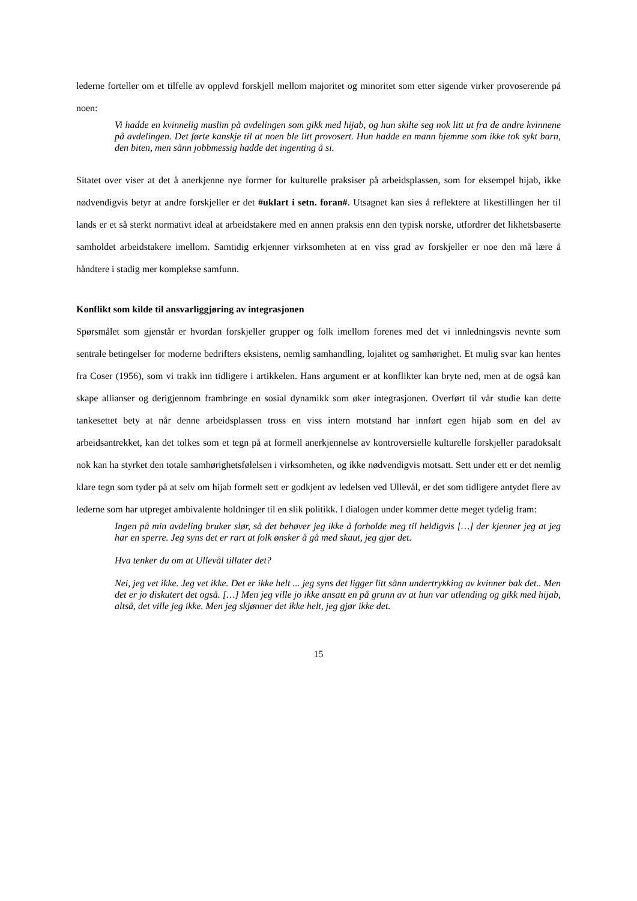lederne forteller om et tilfelle av opplevd forskjell mellom majoritet og minoritet som etter sigende virker provoserende på noen:
Vi hadde en kvinnelig muslim på avdelingen som gikk med hijab, og hun skilte seg nok litt ut fra de andre kvinnene på avdelingen. Det førte kanskje til at noen ble litt provosert. Hun hadde en mann hjemme som ikke tok sykt barn, den biten, men sånn jobbmessig hadde det ingenting å si.
Sitatet over viser at det å anerkjenne nye former for kulturelle praksiser på arbeidsplassen, som for eksempel hijab, ikke nødvendigvis betyr at andre forskjeller er det #uklart i setn. foran#. Utsagnet kan sies å reflektere at likestillingen her til lands er et så sterkt normativt ideal at arbeidstakere med en annen praksis enn den typisk norske, utfordrer det likhetsbaserte samholdet arbeidstakere imellom. Samtidig erkjenner virksomheten at en viss grad av forskjeller er noe den må lære å håndtere i stadig mer komplekse samfunn.
Konflikt som kilde til ansvarliggjøring av integrasjonen
Spørsmålet som gjenstår er hvordan forskjeller grupper og folk imellom forenes med det vi innledningsvis nevnte som sentrale betingelser for moderne bedrifters eksistens, nemlig samhandling, lojalitet og samhørighet. Et mulig svar kan hentes fra Coser (1956), som vi trakk inn tidligere i artikkelen. Hans argument er at konflikter kan bryte ned, men at de også kan skape allianser og derigjennom frambringe en sosial dynamikk som øker integrasjonen. Overført til vår studie kan dette tankesettet bety at når denne arbeidsplassen tross en viss intern motstand har innført egen hijab som en del av arbeidsantrekket, kan det tolkes som et tegn på at formell anerkjennelse av kontroversielle kulturelle forskjeller paradoksalt nok kan ha styrket den totale samhørighetsfølelsen i virksomheten, og ikke nødvendigvis motsatt. Sett under ett er det nemlig klare tegn som tyder på at selv om hijab formelt sett er godkjent av ledelsen ved Ullevål, er det som tidligere antydet flere av lederne som har utpreget ambivalente holdninger til en slik politikk. I dialogen under kommer dette meget tydelig fram:
Ingen på min avdeling bruker slør, så det behøver jeg ikke å forholde meg til heldigvis […] der kjenner jeg at jeg har en sperre. Jeg syns det er rart at folk ønsker å gå med skaut, jeg gjør det.
Hva tenker du om at Ullevål tillater det?
Nei, jeg vet ikke. Jeg vet ikke. Det er ikke helt ... jeg syns det ligger litt sånn undertrykking av kvinner bak det.. Men det er jo diskutert det også. […] Men jeg ville jo ikke ansatt en på grunn av at hun var utlending og gikk med hijab, altså, det ville jeg ikke. Men jeg skjønner det ikke helt, jeg gjør ikke det.
15